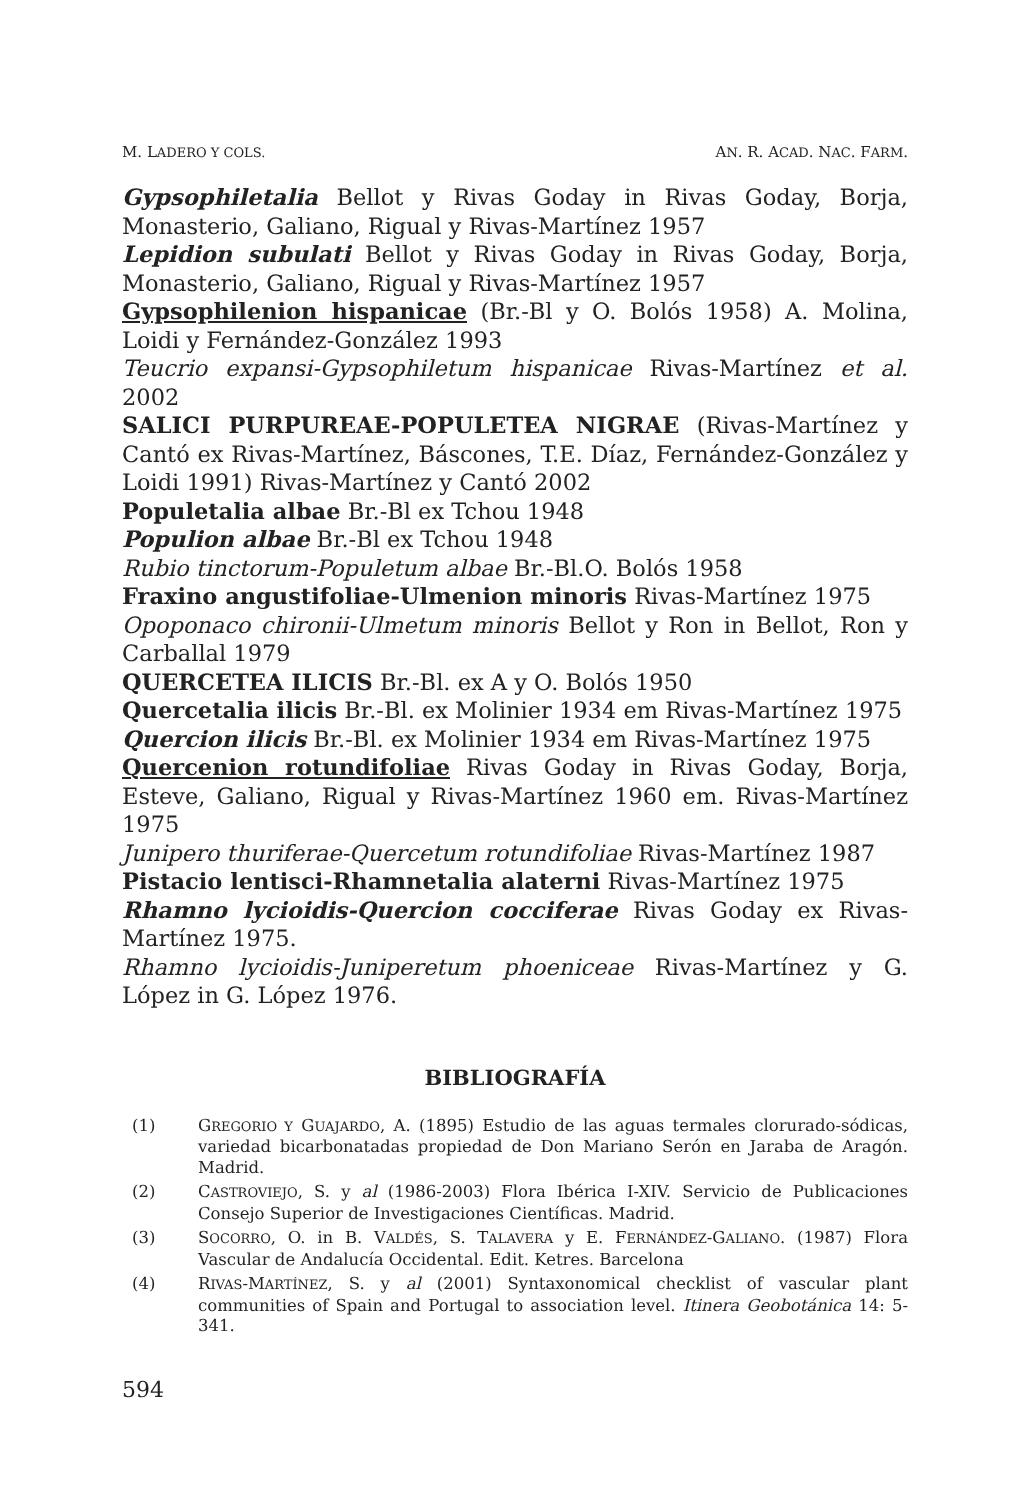M. LADERO Y COLS. AN. R. ACAD. NAC. FARM.
Gypsophiletalia Bellot y Rivas Goday in Rivas Goday, Borja, Monasterio, Galiano, Rigual y Rivas-Martínez 1957
Lepidion subulati Bellot y Rivas Goday in Rivas Goday, Borja, Monasterio, Galiano, Rigual y Rivas-Martínez 1957
Gypsophilenion hispanicae (Br.-Bl y O. Bolós 1958) A. Molina, Loidi y Fernández-González 1993
Teucrio expansi-Gypsophiletum hispanicae Rivas-Martínez et al. 2002
SALICI PURPUREAE-POPULETEA NIGRAE (Rivas-Martínez y Cantó ex Rivas-Martínez, Báscones, T.E. Díaz, Fernández-González y Loidi 1991) Rivas-Martínez y Cantó 2002
Populetalia albae Br.-Bl ex Tchou 1948
Populion albae Br.-Bl ex Tchou 1948
Rubio tinctorum-Populetum albae Br.-Bl.O. Bolós 1958
Fraxino angustifoliae-Ulmenion minoris Rivas-Martínez 1975
Opoponaco chironii-Ulmetum minoris Bellot y Ron in Bellot, Ron y Carballal 1979
QUERCETEA ILICIS Br.-Bl. ex A y O. Bolós 1950
Quercetalia ilicis Br.-Bl. ex Molinier 1934 em Rivas-Martínez 1975
Quercion ilicis Br.-Bl. ex Molinier 1934 em Rivas-Martínez 1975
Quercenion rotundifoliae Rivas Goday in Rivas Goday, Borja, Esteve, Galiano, Rigual y Rivas-Martínez 1960 em. Rivas-Martínez 1975
Junipero thuriferae-Quercetum rotundifoliae Rivas-Martínez 1987
Pistacio lentisci-Rhamnetalia alaterni Rivas-Martínez 1975
Rhamno lycioidis-Quercion cocciferae Rivas Goday ex Rivas-Martínez 1975.
Rhamno lycioidis-Juniperetum phoeniceae Rivas-Martínez y G. López in G. López 1976.
BIBLIOGRAFÍA
(1) GREGORIO Y GUAJARDO, A. (1895) Estudio de las aguas termales clorurado-sódicas, variedad bicarbonatadas propiedad de Don Mariano Serón en Jaraba de Aragón. Madrid.
(2) CASTROVIEJO, S. y al (1986-2003) Flora Ibérica I-XIV. Servicio de Publicaciones Consejo Superior de Investigaciones Científicas. Madrid.
(3) SOCORRO, O. in B. VALDÉS, S. TALAVERA y E. FERNÁNDEZ-GALIANO. (1987) Flora Vascular de Andalucía Occidental. Edit. Ketres. Barcelona
(4) RIVAS-MARTÍNEZ, S. y al (2001) Syntaxonomical checklist of vascular plant communities of Spain and Portugal to association level. Itinera Geobotánica 14: 5-341.
594